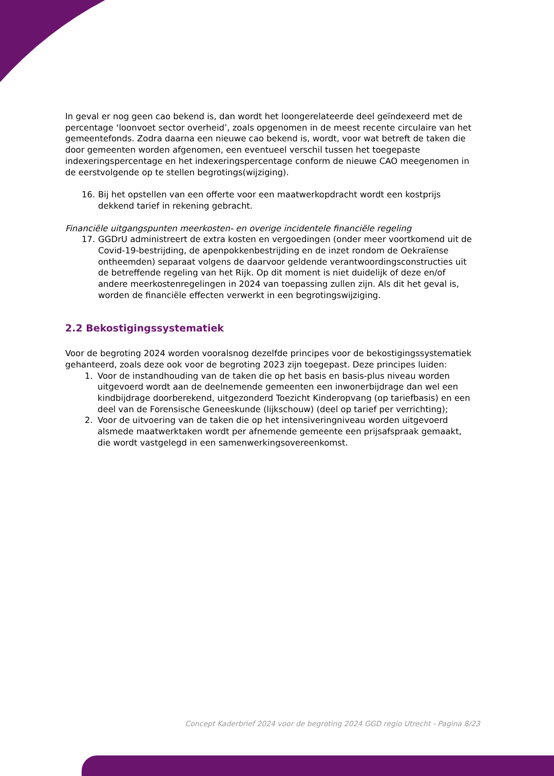In geval er nog geen cao bekend is, dan wordt het loongerelateerde deel geïndexeerd met de percentage ‘loonvoet sector overheid’, zoals opgenomen in de meest recente circulaire van het gemeentefonds. Zodra daarna een nieuwe cao bekend is, wordt, voor wat betreft de taken die door gemeenten worden afgenomen, een eventueel verschil tussen het toegepaste indexeringspercentage en het indexeringspercentage conform de nieuwe CAO meegenomen in de eerstvolgende op te stellen begrotings(wijziging).
16. Bij het opstellen van een offerte voor een maatwerkopdracht wordt een kostprijs dekkend tarief in rekening gebracht.
Financiële uitgangspunten meerkosten- en overige incidentele financiële regeling
17. GGDrU administreert de extra kosten en vergoedingen (onder meer voortkomend uit de Covid-19-bestrijding, de apenpokkenbestrijding en de inzet rondom de Oekraïense ontheemden) separaat volgens de daarvoor geldende verantwoordingsconstructies uit de betreffende regeling van het Rijk. Op dit moment is niet duidelijk of deze en/of andere meerkostenregelingen in 2024 van toepassing zullen zijn. Als dit het geval is, worden de financiële effecten verwerkt in een begrotingswijziging.
2.2 Bekostigingssystematiek
Voor de begroting 2024 worden vooralsnog dezelfde principes voor de bekostigingssystematiek gehanteerd, zoals deze ook voor de begroting 2023 zijn toegepast. Deze principes luiden:
1. Voor de instandhouding van de taken die op het basis en basis-plus niveau worden uitgevoerd wordt aan de deelnemende gemeenten een inwonerbijdrage dan wel een kindbijdrage doorberekend, uitgezonderd Toezicht Kinderopvang (op tariefbasis) en een deel van de Forensische Geneeskunde (lijkschouw) (deel op tarief per verrichting);
2. Voor de uitvoering van de taken die op het intensiveringniveau worden uitgevoerd alsmede maatwerktaken wordt per afnemende gemeente een prijsafspraak gemaakt, die wordt vastgelegd in een samenwerkingsovereenkomst.
Concept Kaderbrief 2024 voor de begroting 2024 GGD regio Utrecht - Pagina 8/23